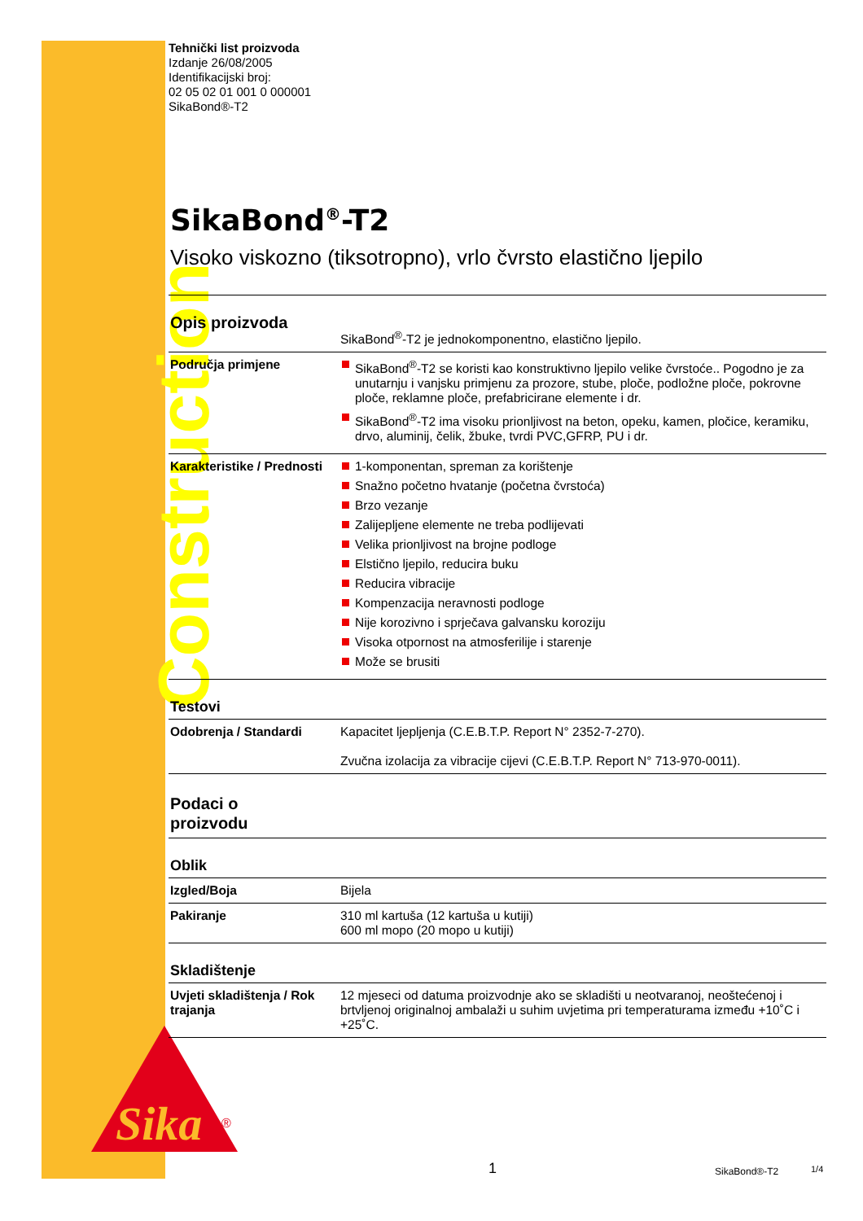Construction
Sika
®
Tehnički list proizvoda
Izdanje 26/08/2005
Identifikacijski broj:
02 05 02 01 001 0 000001
SikaBond®-T2
SikaBond<sup>®</sup>-T2
Visoko viskozno (tiksotropno), vrlo čvrsto elastično ljepilo
| Opis proizvoda | SikaBond<sup>®</sup>-T2 je jednokomponentno, elastično ljepilo. |
| Područja primjene | SikaBond<sup>®</sup>-T2 se koristi kao konstruktivno ljepilo velike čvrstoće.. Pogodno je za unutarnju i vanjsku primjenu za prozore, stube, ploče, podložne ploče, pokrovne ploče, reklamne ploče, prefabricirane elemente i dr. SikaBond<sup>®</sup>-T2 ima visoku prionljivost na beton, opeku, kamen, pločice, keramiku, drvo, aluminij, čelik, žbuke, tvrdi PVC,GFRP, PU i dr. |
| Karakteristike / Prednosti | 1-komponentan, spreman za korištenje Snažno početno hvatanje (početna čvrstoća) Brzo vezanje Zalijepljene elemente ne treba podlijevati Velika prionljivost na brojne podloge Elstično ljepilo, reducira buku Reducira vibracije Kompenzacija neravnosti podloge Nije korozivno i sprječava galvansku koroziju Visoka otpornost na atmosferilije i starenje Može se brusiti |
| Testovi | |
| Odobrenja / Standardi | Kapacitet ljepljenja (C.E.B.T.P. Report N° 2352-7-270). Zvučna izolacija za vibracije cijevi (C.E.B.T.P. Report N° 713-970-0011). |
| Podaci o proizvodu | |
| Oblik | |
| Izgled/Boja | Bijela |
| Pakiranje | 310 ml kartuša (12 kartuša u kutiji) 600 ml mopo (20 mopo u kutiji) |
| Skladištenje | |
| Uvjeti skladištenja / Rok trajanja | 12 mjeseci od datuma proizvodnje ako se skladišti u neotvaranoj, neoštećenoj i brtvljenoj originalnoj ambalaži u suhim uvjetima pri temperaturama između +10˚C i +25˚C. |
1 SikaBond®-T2 1/4